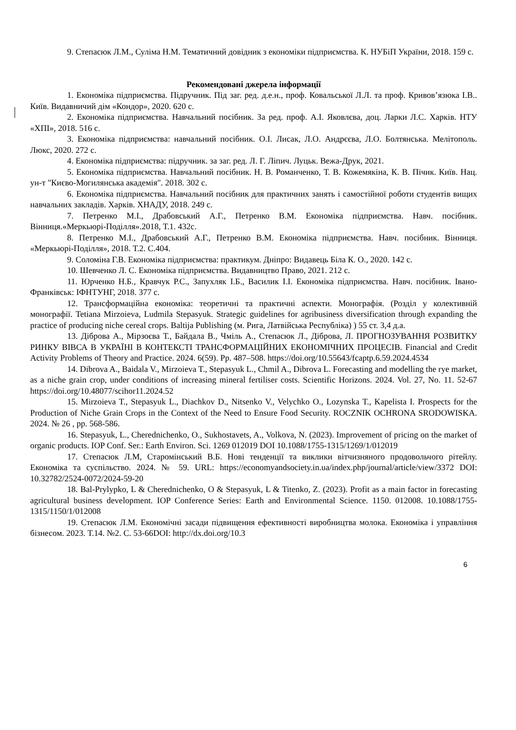9. Степасюк Л.М., Суліма Н.М. Тематичний довідник з економіки підприємства. К. НУБіП України, 2018. 159 с.
Рекомендовані джерела інформації
1. Економіка підприємства. Підручник. Під заг. ред. д.е.н., проф. Ковальської Л.Л. та проф. Кривов’язюка І.В.. Київ. Видавничий дім «Кондор», 2020. 620 с.
2. Економіка підприємства. Навчальний посібник. За ред. проф. А.І. Яковлєва, доц. Ларки Л.С. Харків. НТУ «ХПІ», 2018. 516 с.
3. Економіка підприємства: навчальний посібник. О.І. Лисак, Л.О. Андрєєва, Л.О. Болтянська. Мелітополь. Люкс, 2020. 272 с.
4. Економіка підприємства: підручник. за заг. ред. Л. Г. Ліпич. Луцьк. Вежа-Друк, 2021.
5. Економіка підприємства. Навчальний посібник. Н. В. Романченко, Т. В. Кожемякіна, К. В. Пічик. Київ. Нац. ун-т "Києво-Могилянська академія". 2018. 302 с.
6. Економіка підприємства. Навчальний посібник для практичних занять і самостійної роботи студентів вищих навчальних закладів. Харків. ХНАДУ, 2018. 249 с.
7. Петренко М.І., Драбовський А.Г., Петренко В.М. Економіка підприємства. Навч. посібник. Вінниця.«Меркьюрі-Поділля».2018, Т.1. 432с.
8. Петренко М.І., Драбовський А.Г., Петренко В.М. Економіка підприємства. Навч. посібник. Вінниця. «Меркьюрі-Поділля», 2018. Т.2. С.404.
9. Соломіна Г.В. Економіка підприємства: практикум. Дніпро: Видавець Біла К. О., 2020. 142 с.
10. Шевченко Л. С. Економіка підприємства. Видавництво Право, 2021. 212 с.
11. Юрченко Н.Б., Кравчук Р.С., Запухляк І.Б., Василик І.І. Економіка підприємства. Навч. посібник. Івано-Франківськ: ІФНТУНГ, 2018. 377 с.
12. Трансформаційна економіка: теоретичні та практичні аспекти. Монографія. (Розділ у колективній монографії. Tetiana Mirzoieva, Ludmila Stepasyuk. Strategic guidelines for agribusiness diversification through expanding the practice of producing niche cereal crops. Baltija Publishing (м. Рига, Латвійська Республіка) ) 55 ст. 3,4 д.а.
13. Діброва А., Мірзоєва Т., Байдала В., Чміль А., Степасюк Л., Діброва, Л. ПРОГНОЗУВАННЯ РОЗВИТКУ РИНКУ ВІВСА В УКРАЇНІ В КОНТЕКСТІ ТРАНСФОРМАЦІЙНИХ ЕКОНОМІЧНИХ ПРОЦЕСІВ. Financial and Credit Activity Problems of Theory and Practice. 2024. 6(59). Pp. 487–508. https://doi.org/10.55643/fcaptp.6.59.2024.4534
14. Dibrova A., Baidala V., Mirzoieva T., Stepasyuk L., Chmil A., Dibrova L. Forecasting and modelling the rye market, as a niche grain crop, under conditions of increasing mineral fertiliser costs. Scientific Horizons. 2024. Vol. 27, No. 11. 52-67 https://doi.org/10.48077/scihor11.2024.52
15. Mirzoieva T., Stepasyuk L., Diachkov D., Nitsenko V., Velychko O., Lozynska T., Kapelista I. Prospects for the Production of Niche Grain Crops in the Context of the Need to Ensure Food Security. ROCZNIK OCHRONA SRODOWISKA. 2024. № 26 , pp. 568-586.
16. Stepasyuk, L., Cherednichenko, O., Sukhostavets, A., Volkova, N. (2023). Improvement of pricing on the market of organic products. IOP Conf. Ser.: Earth Environ. Sci. 1269 012019 DOI 10.1088/1755-1315/1269/1/012019
17. Степасюк Л.М, Старомінський В.Б. Нові тенденції та виклики вітчизняного продовольчого рітейлу. Економіка та суспільство. 2024. № 59. URL: https://economyandsociety.in.ua/index.php/journal/article/view/3372 DOI: 10.32782/2524-0072/2024-59-20
18. Bal-Prylypko, L & Cherednichenko, O & Stepasyuk, L & Titenko, Z. (2023). Profit as a main factor in forecasting agricultural business development. IOP Conference Series: Earth and Environmental Science. 1150. 012008. 10.1088/1755-1315/1150/1/012008
19. Степасюк Л.М. Економічні засади підвищення ефективності виробництва молока. Економіка і управління бізнесом. 2023. Т.14. №2. С. 53-66DOI: http://dx.doi.org/10.3
6